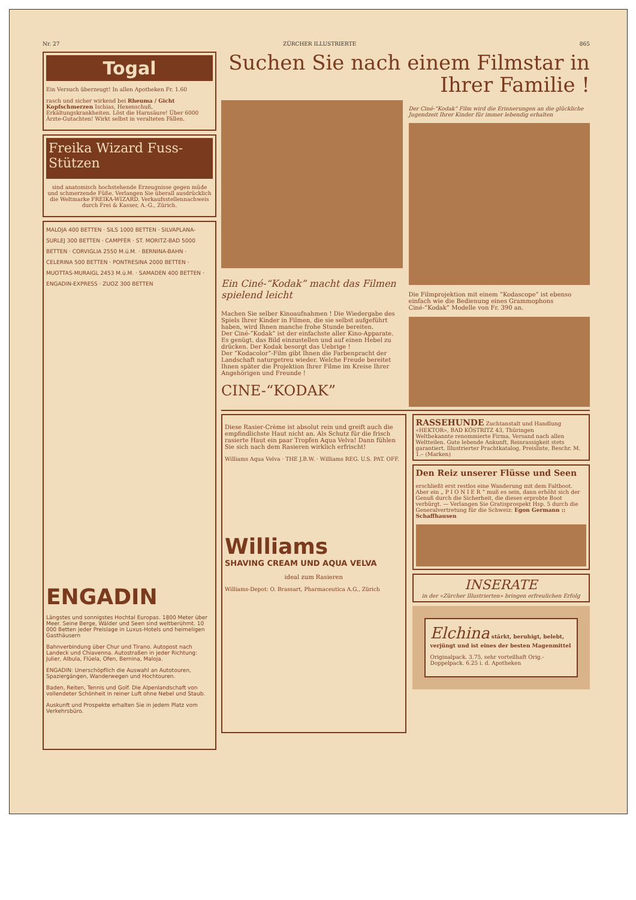Nr. 27 ZÜRCHER ILLUSTRIERTE 865
Togal
Ein Versuch überzeugt! In allen Apotheken Fr. 1.60
rasch und sicher wirkend bei Rheuma / Gicht Kopfschmerzen Ischias, Hexenschuß, Erkältungskrankheiten. Löst die Harnsäure! Über 6000 Ärzte-Gutachten! Wirkt selbst in veralteten Fällen.
Freika Wizard Fuss-Stützen
sind anatomisch hochstehende Erzeugnisse gegen müde und schmerzende Füße. Verlangen Sie überall ausdrücklich die Weltmarke FREIKA-WIZARD. Verkaufsstellennachweis durch Frei & Kasser, A.-G., Zürich.
MALOJA 400 BETTEN · SILS 1000 BETTEN · SILVAPLANA-SURLEJ 300 BETTEN · CAMPFÈR · ST. MORITZ-BAD 5000 BETTEN · CORVIGLIA 2550 M.ü.M. · BERNINA-BAHN · CELERINA 500 BETTEN · PONTRESINA 2000 BETTEN · MUOTTAS-MURAIGL 2453 M.ü.M. · SAMADEN 400 BETTEN · ENGADIN-EXPRESS · ZUOZ 300 BETTEN
ENGADIN
Längstes und sonnigstes Hochtal Europas. 1800 Meter über Meer. Seine Berge, Wälder und Seen sind weltberühmt. 10 000 Betten jeder Preislage in Luxus-Hotels und heimeligen Gasthäusern
Bahnverbindung über Chur und Tirano. Autopost nach Landeck und Chiavenna. Autostraßen in jeder Richtung: Julier, Albula, Flüela, Ofen, Bernina, Maloja.
ENGADIN: Unerschöpflich die Auswahl an Autotouren, Spaziergängen, Wanderwegen und Hochtouren.
Baden, Reiten, Tennis und Golf. Die Alpenlandschaft von vollendeter Schönheit in reiner Luft ohne Nebel und Staub.
Auskunft und Prospekte erhalten Sie in jedem Platz vom Verkehrsbüro.
Suchen Sie nach einem Filmstar in Ihrer Familie !
Ein Ciné-“Kodak” macht das Filmen spielend leicht
Machen Sie selber Kinoaufnahmen ! Die Wiedergabe des Spiels Ihrer Kinder in Filmen, die sie selbst aufgeführt haben, wird Ihnen manche frohe Stunde bereiten.
Der Ciné-“Kodak” ist der einfachste aller Kino-Apparate. Es genügt, das Bild einzustellen und auf einen Hebel zu drücken. Der Kodak besorgt das Uebrige !
Der “Kodacolor”-Film gibt Ihnen die Farbenpracht der Landschaft naturgetreu wieder. Welche Freude bereitet Ihnen später die Projektion Ihrer Filme im Kreise Ihrer Angehörigen und Freunde !
CINE-“KODAK”
Der Ciné-“Kodak” Film wird die Erinnerungen an die glückliche Jugendzeit Ihrer Kinder für immer lebendig erhalten
Die Filmprojektion mit einem “Kodascope” ist ebenso einfach wie die Bedienung eines Grammophons Ciné-“Kodak” Modelle von Fr. 390 an.
Diese Rasier-Crème ist absolut rein und greift auch die empfindlichste Haut nicht an. Als Schutz für die frisch rasierte Haut ein paar Tropfen Aqua Velva! Dann fühlen Sie sich nach dem Rasieren wirklich erfrischt!
Williams Aqua Velva · THE J.B.W. · Williams REG. U.S. PAT. OFF.
Williams
SHAVING CREAM UND AQUA VELVA
ideal zum Rasieren
Williams-Depot: O. Brassart, Pharmaceutica A.G., Zürich
RASSEHUNDE Zuchtanstalt und Handlung «HEKTOR», BAD KÖSTRITZ 43, Thüringen
Weltbekannte renommierte Firma, Versand nach allen Weltteilen. Gute lebende Ankunft, Reinrassigkeit stets garantiert. Illustrierter Prachtkatalog, Preisliste, Beschr. M. 1.– (Marken)
Den Reiz unserer Flüsse und Seen
erschließt erst restlos eine Wanderung mit dem Faltboot. Aber ein „ P I O N I E R “ muß es sein, dann erhöht sich der Genuß durch die Sicherheit, die dieses erprobte Boot verbürgt. — Verlangen Sie Gratisprospekt Hsp. 5 durch die Generalvertretung für die Schweiz: Egon Germann :: Schaffhausen
INSERATE
in der «Zürcher Illustrierten» bringen erfreulichen Erfolg
Elchina stärkt, beruhigt, belebt, verjüngt und ist eines der besten Magenmittel
Originalpack. 3.75, sehr vorteilhaft Orig.-Doppelpack. 6.25 i. d. Apotheken